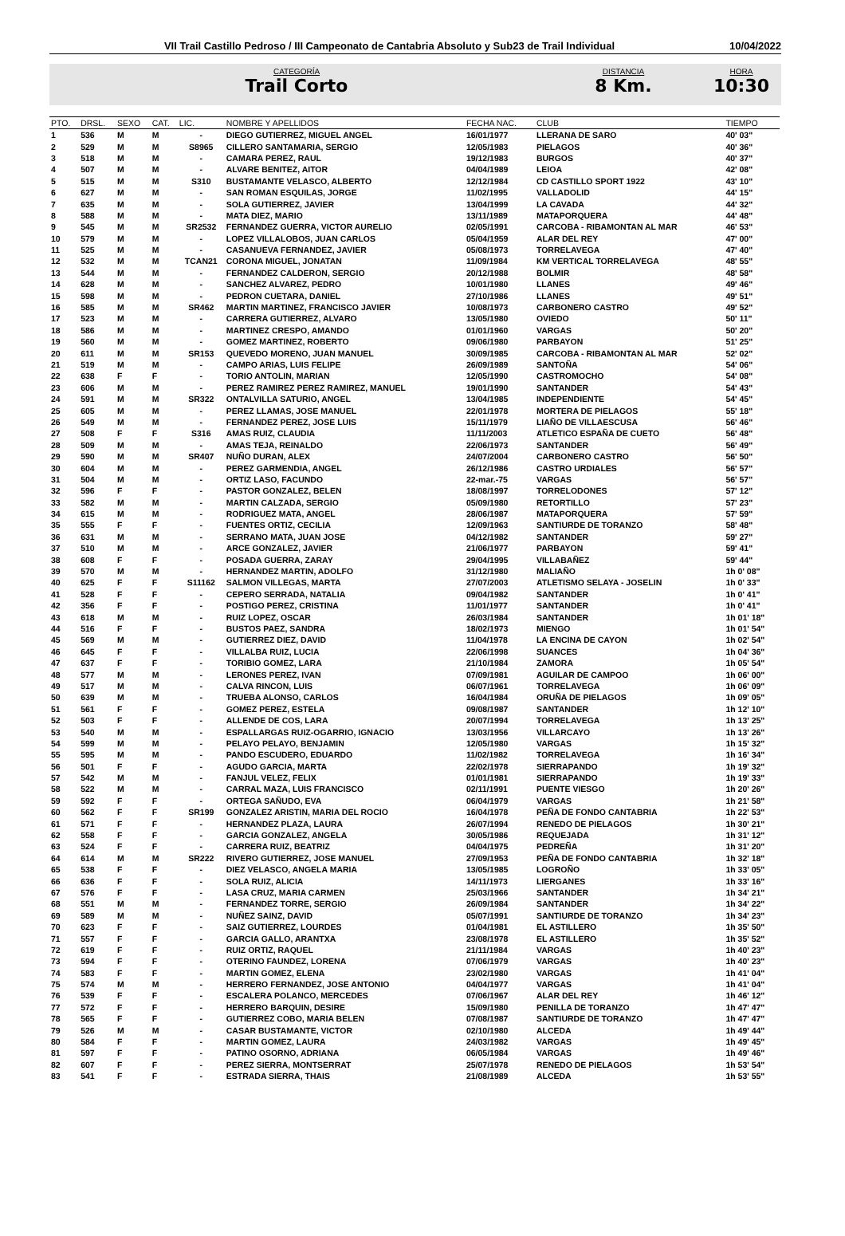VII Trail Castillo Pedroso / III Campeonato de Cantabria Absoluto y Sub23 de Trail Individual
10/04/2022
CATEGORÍA
Trail Corto
DISTANCIA
8 Km.
HORA
10:30
| PTO. | DRSL. | SEXO | CAT. | LIC. | NOMBRE Y APELLIDOS | FECHA NAC. | CLUB | TIEMPO |
| --- | --- | --- | --- | --- | --- | --- | --- | --- |
| 1 | 536 | M | M | - | DIEGO GUTIERREZ, MIGUEL ANGEL | 16/01/1977 | LLERANA DE SARO | 40' 03" |
| 2 | 529 | M | M | S8965 | CILLERO SANTAMARIA, SERGIO | 12/05/1983 | PIELAGOS | 40' 36" |
| 3 | 518 | M | M | - | CAMARA PEREZ, RAUL | 19/12/1983 | BURGOS | 40' 37" |
| 4 | 507 | M | M | - | ALVARE BENITEZ, AITOR | 04/04/1989 | LEIOA | 42' 08" |
| 5 | 515 | M | M | S310 | BUSTAMANTE VELASCO, ALBERTO | 12/12/1984 | CD CASTILLO SPORT 1922 | 43' 10" |
| 6 | 627 | M | M | - | SAN ROMAN ESQUILAS, JORGE | 11/02/1995 | VALLADOLID | 44' 15" |
| 7 | 635 | M | M | - | SOLA GUTIERREZ, JAVIER | 13/04/1999 | LA CAVADA | 44' 32" |
| 8 | 588 | M | M | - | MATA DIEZ, MARIO | 13/11/1989 | MATAPORQUERA | 44' 48" |
| 9 | 545 | M | M | SR2532 | FERNANDEZ GUERRA, VICTOR AURELIO | 02/05/1991 | CARCOBA - RIBAMONTAN AL MAR | 46' 53" |
| 10 | 579 | M | M | - | LOPEZ VILLALOBOS, JUAN CARLOS | 05/04/1959 | ALAR DEL REY | 47' 00" |
| 11 | 525 | M | M | - | CASANUEVA FERNANDEZ, JAVIER | 05/08/1973 | TORRELAVEGA | 47' 40" |
| 12 | 532 | M | M | TCAN21 | CORONA MIGUEL, JONATAN | 11/09/1984 | KM VERTICAL TORRELAVEGA | 48' 55" |
| 13 | 544 | M | M | - | FERNANDEZ CALDERON, SERGIO | 20/12/1988 | BOLMIR | 48' 58" |
| 14 | 628 | M | M | - | SANCHEZ ALVAREZ, PEDRO | 10/01/1980 | LLANES | 49' 46" |
| 15 | 598 | M | M | - | PEDRON CUETARA, DANIEL | 27/10/1986 | LLANES | 49' 51" |
| 16 | 585 | M | M | SR462 | MARTIN MARTINEZ, FRANCISCO JAVIER | 10/08/1973 | CARBONERO CASTRO | 49' 52" |
| 17 | 523 | M | M | - | CARRERA GUTIERREZ, ALVARO | 13/05/1980 | OVIEDO | 50' 11" |
| 18 | 586 | M | M | - | MARTINEZ CRESPO, AMANDO | 01/01/1960 | VARGAS | 50' 20" |
| 19 | 560 | M | M | - | GOMEZ MARTINEZ, ROBERTO | 09/06/1980 | PARBAYON | 51' 25" |
| 20 | 611 | M | M | SR153 | QUEVEDO MORENO, JUAN MANUEL | 30/09/1985 | CARCOBA - RIBAMONTAN AL MAR | 52' 02" |
| 21 | 519 | M | M | - | CAMPO ARIAS, LUIS FELIPE | 26/09/1989 | SANTOÑA | 54' 06" |
| 22 | 638 | F | F | - | TORIO ANTOLIN, MARIAN | 12/05/1990 | CASTROMOCHO | 54' 08" |
| 23 | 606 | M | M | - | PEREZ RAMIREZ PEREZ RAMIREZ, MANUEL | 19/01/1990 | SANTANDER | 54' 43" |
| 24 | 591 | M | M | SR322 | ONTALVILLA SATURIO, ANGEL | 13/04/1985 | INDEPENDIENTE | 54' 45" |
| 25 | 605 | M | M | - | PEREZ LLAMAS, JOSE MANUEL | 22/01/1978 | MORTERA DE PIELAGOS | 55' 18" |
| 26 | 549 | M | M | - | FERNANDEZ PEREZ, JOSE LUIS | 15/11/1979 | LIAÑO DE VILLAESCUSA | 56' 46" |
| 27 | 508 | F | F | S316 | AMAS RUIZ, CLAUDIA | 11/11/2003 | ATLETICO ESPAÑA DE CUETO | 56' 48" |
| 28 | 509 | M | M | - | AMAS TEJA, REINALDO | 22/06/1973 | SANTANDER | 56' 49" |
| 29 | 590 | M | M | SR407 | NUÑO DURAN, ALEX | 24/07/2004 | CARBONERO CASTRO | 56' 50" |
| 30 | 604 | M | M | - | PEREZ GARMENDIA, ANGEL | 26/12/1986 | CASTRO URDIALES | 56' 57" |
| 31 | 504 | M | M | - | ORTIZ LASO, FACUNDO | 22-mar.-75 | VARGAS | 56' 57" |
| 32 | 596 | F | F | - | PASTOR GONZALEZ, BELEN | 18/08/1997 | TORRELODONES | 57' 12" |
| 33 | 582 | M | M | - | MARTIN CALZADA, SERGIO | 05/09/1980 | RETORTILLO | 57' 23" |
| 34 | 615 | M | M | - | RODRIGUEZ MATA, ANGEL | 28/06/1987 | MATAPORQUERA | 57' 59" |
| 35 | 555 | F | F | - | FUENTES ORTIZ, CECILIA | 12/09/1963 | SANTIURDE DE TORANZO | 58' 48" |
| 36 | 631 | M | M | - | SERRANO MATA, JUAN JOSE | 04/12/1982 | SANTANDER | 59' 27" |
| 37 | 510 | M | M | - | ARCE GONZALEZ, JAVIER | 21/06/1977 | PARBAYON | 59' 41" |
| 38 | 608 | F | F | - | POSADA GUERRA, ZARAY | 29/04/1995 | VILLABAÑEZ | 59' 44" |
| 39 | 570 | M | M | - | HERNANDEZ MARTIN, ADOLFO | 31/12/1980 | MALIAÑO | 1h 0' 08" |
| 40 | 625 | F | F | S11162 | SALMON VILLEGAS, MARTA | 27/07/2003 | ATLETISMO SELAYA - JOSELIN | 1h 0' 33" |
| 41 | 528 | F | F | - | CEPERO SERRADA, NATALIA | 09/04/1982 | SANTANDER | 1h 0' 41" |
| 42 | 356 | F | F | - | POSTIGO PEREZ, CRISTINA | 11/01/1977 | SANTANDER | 1h 0' 41" |
| 43 | 618 | M | M | - | RUIZ LOPEZ, OSCAR | 26/03/1984 | SANTANDER | 1h 01' 18" |
| 44 | 516 | F | F | - | BUSTOS PAEZ, SANDRA | 18/02/1973 | MIENGO | 1h 01' 54" |
| 45 | 569 | M | M | - | GUTIERREZ DIEZ, DAVID | 11/04/1978 | LA ENCINA DE CAYON | 1h 02' 54" |
| 46 | 645 | F | F | - | VILLALBA RUIZ, LUCIA | 22/06/1998 | SUANCES | 1h 04' 36" |
| 47 | 637 | F | F | - | TORIBIO GOMEZ, LARA | 21/10/1984 | ZAMORA | 1h 05' 54" |
| 48 | 577 | M | M | - | LERONES PEREZ, IVAN | 07/09/1981 | AGUILAR DE CAMPOO | 1h 06' 00" |
| 49 | 517 | M | M | - | CALVA RINCON, LUIS | 06/07/1961 | TORRELAVEGA | 1h 06' 09" |
| 50 | 639 | M | M | - | TRUEBA ALONSO, CARLOS | 16/04/1984 | ORUÑA DE PIELAGOS | 1h 09' 05" |
| 51 | 561 | F | F | - | GOMEZ PEREZ, ESTELA | 09/08/1987 | SANTANDER | 1h 12' 10" |
| 52 | 503 | F | F | - | ALLENDE DE COS, LARA | 20/07/1994 | TORRELAVEGA | 1h 13' 25" |
| 53 | 540 | M | M | - | ESPALLARGAS RUIZ-OGARRIO, IGNACIO | 13/03/1956 | VILLARCAYO | 1h 13' 26" |
| 54 | 599 | M | M | - | PELAYO PELAYO, BENJAMIN | 12/05/1980 | VARGAS | 1h 15' 32" |
| 55 | 595 | M | M | - | PANDO ESCUDERO, EDUARDO | 11/02/1982 | TORRELAVEGA | 1h 16' 34" |
| 56 | 501 | F | F | - | AGUDO GARCIA, MARTA | 22/02/1978 | SIERRAPANDO | 1h 19' 32" |
| 57 | 542 | M | M | - | FANJUL VELEZ, FELIX | 01/01/1981 | SIERRAPANDO | 1h 19' 33" |
| 58 | 522 | M | M | - | CARRAL MAZA, LUIS FRANCISCO | 02/11/1991 | PUENTE VIESGO | 1h 20' 26" |
| 59 | 592 | F | F | - | ORTEGA SAÑUDO, EVA | 06/04/1979 | VARGAS | 1h 21' 58" |
| 60 | 562 | F | F | SR199 | GONZALEZ ARISTIN, MARIA DEL ROCIO | 16/04/1978 | PEÑA DE FONDO CANTABRIA | 1h 22' 53" |
| 61 | 571 | F | F | - | HERNANDEZ PLAZA, LAURA | 26/07/1994 | RENEDO DE PIELAGOS | 1h 30' 21" |
| 62 | 558 | F | F | - | GARCIA GONZALEZ, ANGELA | 30/05/1986 | REQUEJADA | 1h 31' 12" |
| 63 | 524 | F | F | - | CARRERA RUIZ, BEATRIZ | 04/04/1975 | PEDREÑA | 1h 31' 20" |
| 64 | 614 | M | M | SR222 | RIVERO GUTIERREZ, JOSE MANUEL | 27/09/1953 | PEÑA DE FONDO CANTABRIA | 1h 32' 18" |
| 65 | 538 | F | F | - | DIEZ VELASCO, ANGELA MARIA | 13/05/1985 | LOGROÑO | 1h 33' 05" |
| 66 | 636 | F | F | - | SOLA RUIZ, ALICIA | 14/11/1973 | LIERGANES | 1h 33' 16" |
| 67 | 576 | F | F | - | LASA CRUZ, MARIA CARMEN | 25/03/1966 | SANTANDER | 1h 34' 21" |
| 68 | 551 | M | M | - | FERNANDEZ TORRE, SERGIO | 26/09/1984 | SANTANDER | 1h 34' 22" |
| 69 | 589 | M | M | - | NUÑEZ SAINZ, DAVID | 05/07/1991 | SANTIURDE DE TORANZO | 1h 34' 23" |
| 70 | 623 | F | F | - | SAIZ GUTIERREZ, LOURDES | 01/04/1981 | EL ASTILLERO | 1h 35' 50" |
| 71 | 557 | F | F | - | GARCIA GALLO, ARANTXA | 23/08/1978 | EL ASTILLERO | 1h 35' 52" |
| 72 | 619 | F | F | - | RUIZ ORTIZ, RAQUEL | 21/11/1984 | VARGAS | 1h 40' 23" |
| 73 | 594 | F | F | - | OTERINO FAUNDEZ, LORENA | 07/06/1979 | VARGAS | 1h 40' 23" |
| 74 | 583 | F | F | - | MARTIN GOMEZ, ELENA | 23/02/1980 | VARGAS | 1h 41' 04" |
| 75 | 574 | M | M | - | HERRERO FERNANDEZ, JOSE ANTONIO | 04/04/1977 | VARGAS | 1h 41' 04" |
| 76 | 539 | F | F | - | ESCALERA POLANCO, MERCEDES | 07/06/1967 | ALAR DEL REY | 1h 46' 12" |
| 77 | 572 | F | F | - | HERRERO BARQUIN, DESIRE | 15/09/1980 | PENILLA DE TORANZO | 1h 47' 47" |
| 78 | 565 | F | F | - | GUTIERREZ COBO, MARIA BELEN | 07/08/1987 | SANTIURDE DE TORANZO | 1h 47' 47" |
| 79 | 526 | M | M | - | CASAR BUSTAMANTE, VICTOR | 02/10/1980 | ALCEDA | 1h 49' 44" |
| 80 | 584 | F | F | - | MARTIN GOMEZ, LAURA | 24/03/1982 | VARGAS | 1h 49' 45" |
| 81 | 597 | F | F | - | PATINO OSORNO, ADRIANA | 06/05/1984 | VARGAS | 1h 49' 46" |
| 82 | 607 | F | F | - | PEREZ SIERRA, MONTSERRAT | 25/07/1978 | RENEDO DE PIELAGOS | 1h 53' 54" |
| 83 | 541 | F | F | - | ESTRADA SIERRA, THAIS | 21/08/1989 | ALCEDA | 1h 53' 55" |